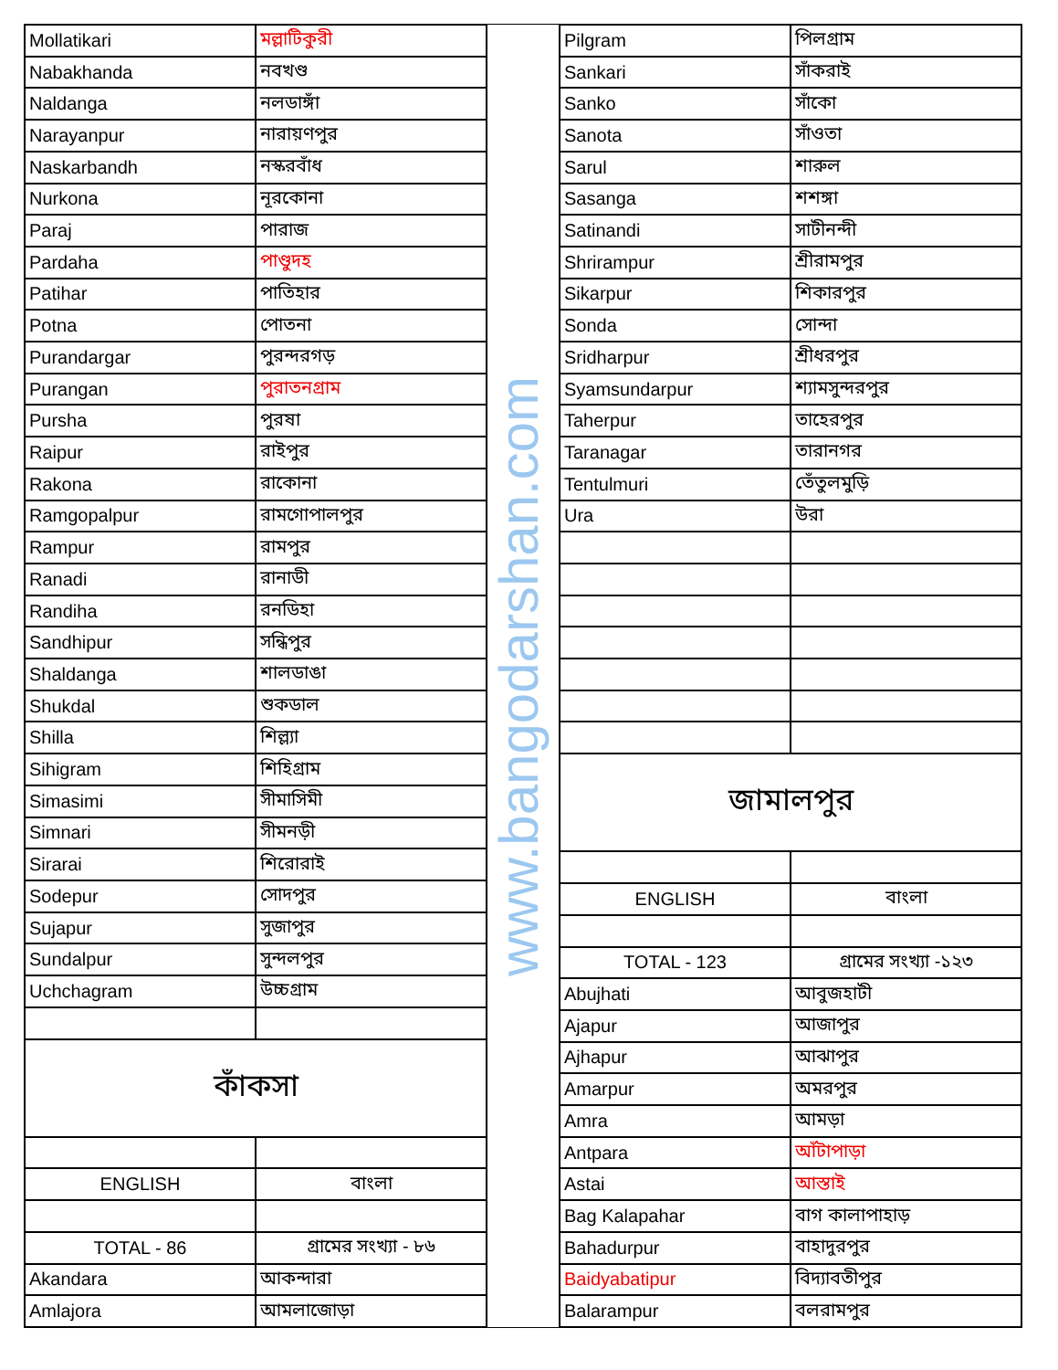| Mollatikari | মল্লাটিকুরী |
| Nabakhanda | নবখণ্ড |
| Naldanga | নলডাঙ্গাঁ |
| Narayanpur | নারায়ণপুর |
| Naskarbandh | নস্করবাঁধ |
| Nurkona | নূরকোনা |
| Paraj | পারাজ |
| Pardaha | পাণ্ডুদহ |
| Patihar | পাতিহার |
| Potna | পোতনা |
| Purandargar | পুরন্দরগড় |
| Purangan | পুরাতনগ্রাম |
| Pursha | পুরষা |
| Raipur | রাইপুর |
| Rakona | রাকোনা |
| Ramgopalpur | রামগোপালপুর |
| Rampur | রামপুর |
| Ranadi | রানাডী |
| Randiha | রনডিহা |
| Sandhipur | সন্ধিপুর |
| Shaldanga | শালডাঙা |
| Shukdal | শুকডাল |
| Shilla | শিল্ল্যা |
| Sihigram | শিহিগ্রাম |
| Simasimi | সীমাসিমী |
| Simnari | সীমনড়ী |
| Sirarai | শিরোরাই |
| Sodepur | সোদপুর |
| Sujapur | সুজাপুর |
| Sundalpur | সুন্দলপুর |
| Uchchagram | উচ্চগ্রাম |
| কাঁকসা | |
| ENGLISH | বাংলা |
| TOTAL - 86 | গ্রামের সংখ্যা - ৮৬ |
| Akandara | আকন্দারা |
| Amlajora | আমলাজোড়া |
www.bangodarshan.com
| Pilgram | পিলগ্রাম |
| Sankari | সাঁকরাই |
| Sanko | সাঁকো |
| Sanota | সাঁওতা |
| Sarul | শারুল |
| Sasanga | শশঙ্গা |
| Satinandi | সাটীনন্দী |
| Shrirampur | শ্রীরামপুর |
| Sikarpur | শিকারপুর |
| Sonda | সোন্দা |
| Sridharpur | শ্রীধরপুর |
| Syamsundarpur | শ্যামসুন্দরপুর |
| Taherpur | তাহেরপুর |
| Taranagar | তারানগর |
| Tentulmuri | তেঁতুলমুড়ি |
| Ura | উরা |
| জামালপুর | |
| ENGLISH | বাংলা |
| TOTAL - 123 | গ্রামের সংখ্যা -১২৩ |
| Abujhati | আবুজহাটী |
| Ajapur | আজাপুর |
| Ajhapur | আঝাপুর |
| Amarpur | অমরপুর |
| Amra | আমড়া |
| Antpara | আঁটাপাড়া |
| Astai | আস্তাই |
| Bag Kalapahar | বাগ কালাপাহাড় |
| Bahadurpur | বাহাদুরপুর |
| Baidyabatipur | বিদ্যাবতীপুর |
| Balarampur | বলরামপুর |